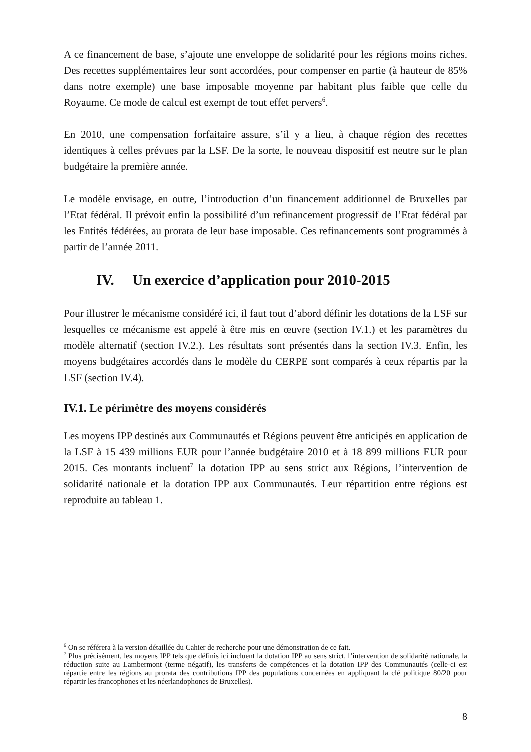A ce financement de base, s’ajoute une enveloppe de solidarité pour les régions moins riches. Des recettes supplémentaires leur sont accordées, pour compenser en partie (à hauteur de 85% dans notre exemple) une base imposable moyenne par habitant plus faible que celle du Royaume. Ce mode de calcul est exempt de tout effet pervers<sup>6</sup>.
En 2010, une compensation forfaitaire assure, s’il y a lieu, à chaque région des recettes identiques à celles prévues par la LSF. De la sorte, le nouveau dispositif est neutre sur le plan budgétaire la première année.
Le modèle envisage, en outre, l’introduction d’un financement additionnel de Bruxelles par l’Etat fédéral. Il prévoit enfin la possibilité d’un refinancement progressif de l’Etat fédéral par les Entités fédérées, au prorata de leur base imposable. Ces refinancements sont programmés à partir de l’année 2011.
IV. Un exercice d’application pour 2010-2015
Pour illustrer le mécanisme considéré ici, il faut tout d’abord définir les dotations de la LSF sur lesquelles ce mécanisme est appelé à être mis en œuvre (section IV.1.) et les paramètres du modèle alternatif (section IV.2.). Les résultats sont présentés dans la section IV.3. Enfin, les moyens budgétaires accordés dans le modèle du CERPE sont comparés à ceux répartis par la LSF (section IV.4).
IV.1. Le périmètre des moyens considérés
Les moyens IPP destinés aux Communautés et Régions peuvent être anticipés en application de la LSF à 15 439 millions EUR pour l’année budgétaire 2010 et à 18 899 millions EUR pour 2015. Ces montants incluent<sup>7</sup> la dotation IPP au sens strict aux Régions, l’intervention de solidarité nationale et la dotation IPP aux Communautés. Leur répartition entre régions est reproduite au tableau 1.
<sup>6</sup> On se référera à la version détaillée du Cahier de recherche pour une démonstration de ce fait.
<sup>7</sup> Plus précisément, les moyens IPP tels que définis ici incluent la dotation IPP au sens strict, l’intervention de solidarité nationale, la réduction suite au Lambermont (terme négatif), les transferts de compétences et la dotation IPP des Communautés (celle-ci est répartie entre les régions au prorata des contributions IPP des populations concernées en appliquant la clé politique 80/20 pour répartir les francophones et les néerlandophones de Bruxelles).
8